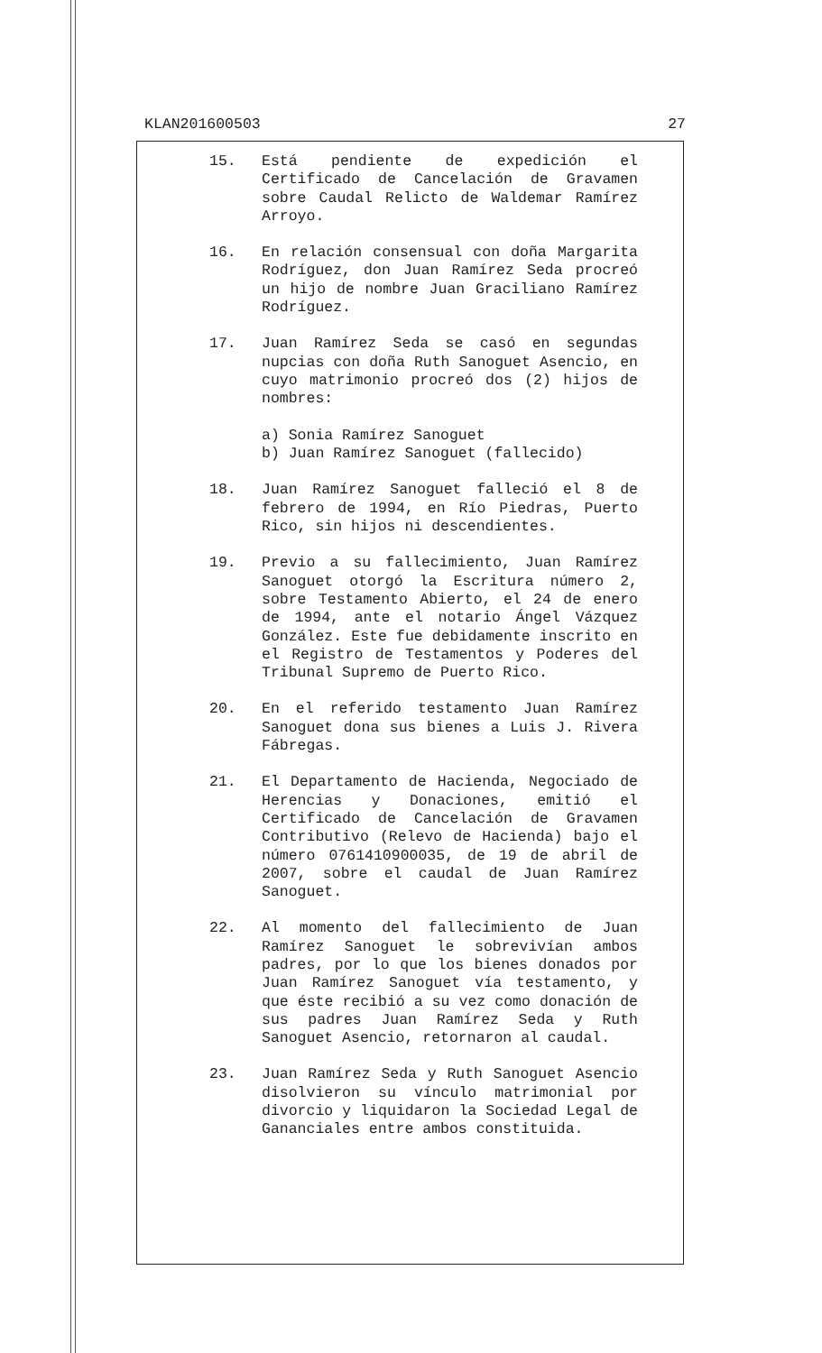KLAN201600503 27
15. Está pendiente de expedición el Certificado de Cancelación de Gravamen sobre Caudal Relicto de Waldemar Ramírez Arroyo.
16. En relación consensual con doña Margarita Rodríguez, don Juan Ramírez Seda procreó un hijo de nombre Juan Graciliano Ramírez Rodríguez.
17. Juan Ramírez Seda se casó en segundas nupcias con doña Ruth Sanoguet Asencio, en cuyo matrimonio procreó dos (2) hijos de nombres:
a) Sonia Ramírez Sanoguet
b) Juan Ramírez Sanoguet (fallecido)
18. Juan Ramírez Sanoguet falleció el 8 de febrero de 1994, en Río Piedras, Puerto Rico, sin hijos ni descendientes.
19. Previo a su fallecimiento, Juan Ramírez Sanoguet otorgó la Escritura número 2, sobre Testamento Abierto, el 24 de enero de 1994, ante el notario Ángel Vázquez González. Este fue debidamente inscrito en el Registro de Testamentos y Poderes del Tribunal Supremo de Puerto Rico.
20. En el referido testamento Juan Ramírez Sanoguet dona sus bienes a Luis J. Rivera Fábregas.
21. El Departamento de Hacienda, Negociado de Herencias y Donaciones, emitió el Certificado de Cancelación de Gravamen Contributivo (Relevo de Hacienda) bajo el número 0761410900035, de 19 de abril de 2007, sobre el caudal de Juan Ramírez Sanoguet.
22. Al momento del fallecimiento de Juan Ramírez Sanoguet le sobrevivían ambos padres, por lo que los bienes donados por Juan Ramírez Sanoguet vía testamento, y que éste recibió a su vez como donación de sus padres Juan Ramírez Seda y Ruth Sanoguet Asencio, retornaron al caudal.
23. Juan Ramírez Seda y Ruth Sanoguet Asencio disolvieron su vínculo matrimonial por divorcio y liquidaron la Sociedad Legal de Gananciales entre ambos constituida.